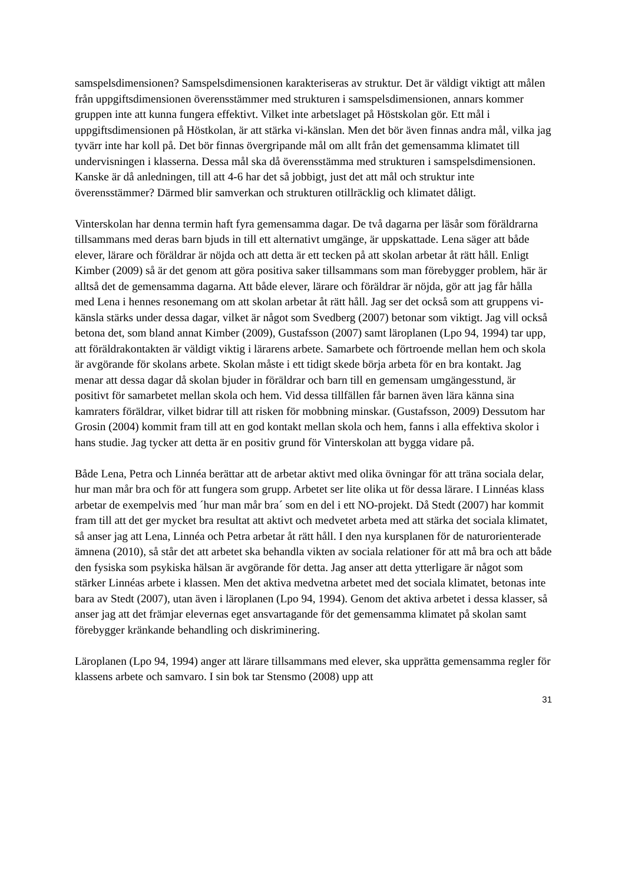samspelsdimensionen? Samspelsdimensionen karakteriseras av struktur. Det är väldigt viktigt att målen från uppgiftsdimensionen överensstämmer med strukturen i samspelsdimensionen, annars kommer gruppen inte att kunna fungera effektivt. Vilket inte arbetslaget på Höstskolan gör. Ett mål i uppgiftsdimensionen på Höstkolan, är att stärka vi-känslan. Men det bör även finnas andra mål, vilka jag tyvärr inte har koll på. Det bör finnas övergripande mål om allt från det gemensamma klimatet till undervisningen i klasserna. Dessa mål ska då överensstämma med strukturen i samspelsdimensionen. Kanske är då anledningen, till att 4-6 har det så jobbigt, just det att mål och struktur inte överensstämmer? Därmed blir samverkan och strukturen otillräcklig och klimatet dåligt.
Vinterskolan har denna termin haft fyra gemensamma dagar. De två dagarna per läsår som föräldrarna tillsammans med deras barn bjuds in till ett alternativt umgänge, är uppskattade. Lena säger att både elever, lärare och föräldrar är nöjda och att detta är ett tecken på att skolan arbetar åt rätt håll. Enligt Kimber (2009) så är det genom att göra positiva saker tillsammans som man förebygger problem, här är alltså det de gemensamma dagarna. Att både elever, lärare och föräldrar är nöjda, gör att jag får hålla med Lena i hennes resonemang om att skolan arbetar åt rätt håll. Jag ser det också som att gruppens vi-känsla stärks under dessa dagar, vilket är något som Svedberg (2007) betonar som viktigt. Jag vill också betona det, som bland annat Kimber (2009), Gustafsson (2007) samt läroplanen (Lpo 94, 1994) tar upp, att föräldrakontakten är väldigt viktig i lärarens arbete. Samarbete och förtroende mellan hem och skola är avgörande för skolans arbete. Skolan måste i ett tidigt skede börja arbeta för en bra kontakt. Jag menar att dessa dagar då skolan bjuder in föräldrar och barn till en gemensam umgängesstund, är positivt för samarbetet mellan skola och hem. Vid dessa tillfällen får barnen även lära känna sina kamraters föräldrar, vilket bidrar till att risken för mobbning minskar. (Gustafsson, 2009) Dessutom har Grosin (2004) kommit fram till att en god kontakt mellan skola och hem, fanns i alla effektiva skolor i hans studie. Jag tycker att detta är en positiv grund för Vinterskolan att bygga vidare på.
Både Lena, Petra och Linnéa berättar att de arbetar aktivt med olika övningar för att träna sociala delar, hur man mår bra och för att fungera som grupp. Arbetet ser lite olika ut för dessa lärare. I Linnéas klass arbetar de exempelvis med ´hur man mår bra´ som en del i ett NO-projekt. Då Stedt (2007) har kommit fram till att det ger mycket bra resultat att aktivt och medvetet arbeta med att stärka det sociala klimatet, så anser jag att Lena, Linnéa och Petra arbetar åt rätt håll. I den nya kursplanen för de naturorienterade ämnena (2010), så står det att arbetet ska behandla vikten av sociala relationer för att må bra och att både den fysiska som psykiska hälsan är avgörande för detta. Jag anser att detta ytterligare är något som stärker Linnéas arbete i klassen. Men det aktiva medvetna arbetet med det sociala klimatet, betonas inte bara av Stedt (2007), utan även i läroplanen (Lpo 94, 1994). Genom det aktiva arbetet i dessa klasser, så anser jag att det främjar elevernas eget ansvartagande för det gemensamma klimatet på skolan samt förebygger kränkande behandling och diskriminering.
Läroplanen (Lpo 94, 1994) anger att lärare tillsammans med elever, ska upprätta gemensamma regler för klassens arbete och samvaro. I sin bok tar Stensmo (2008) upp att
31